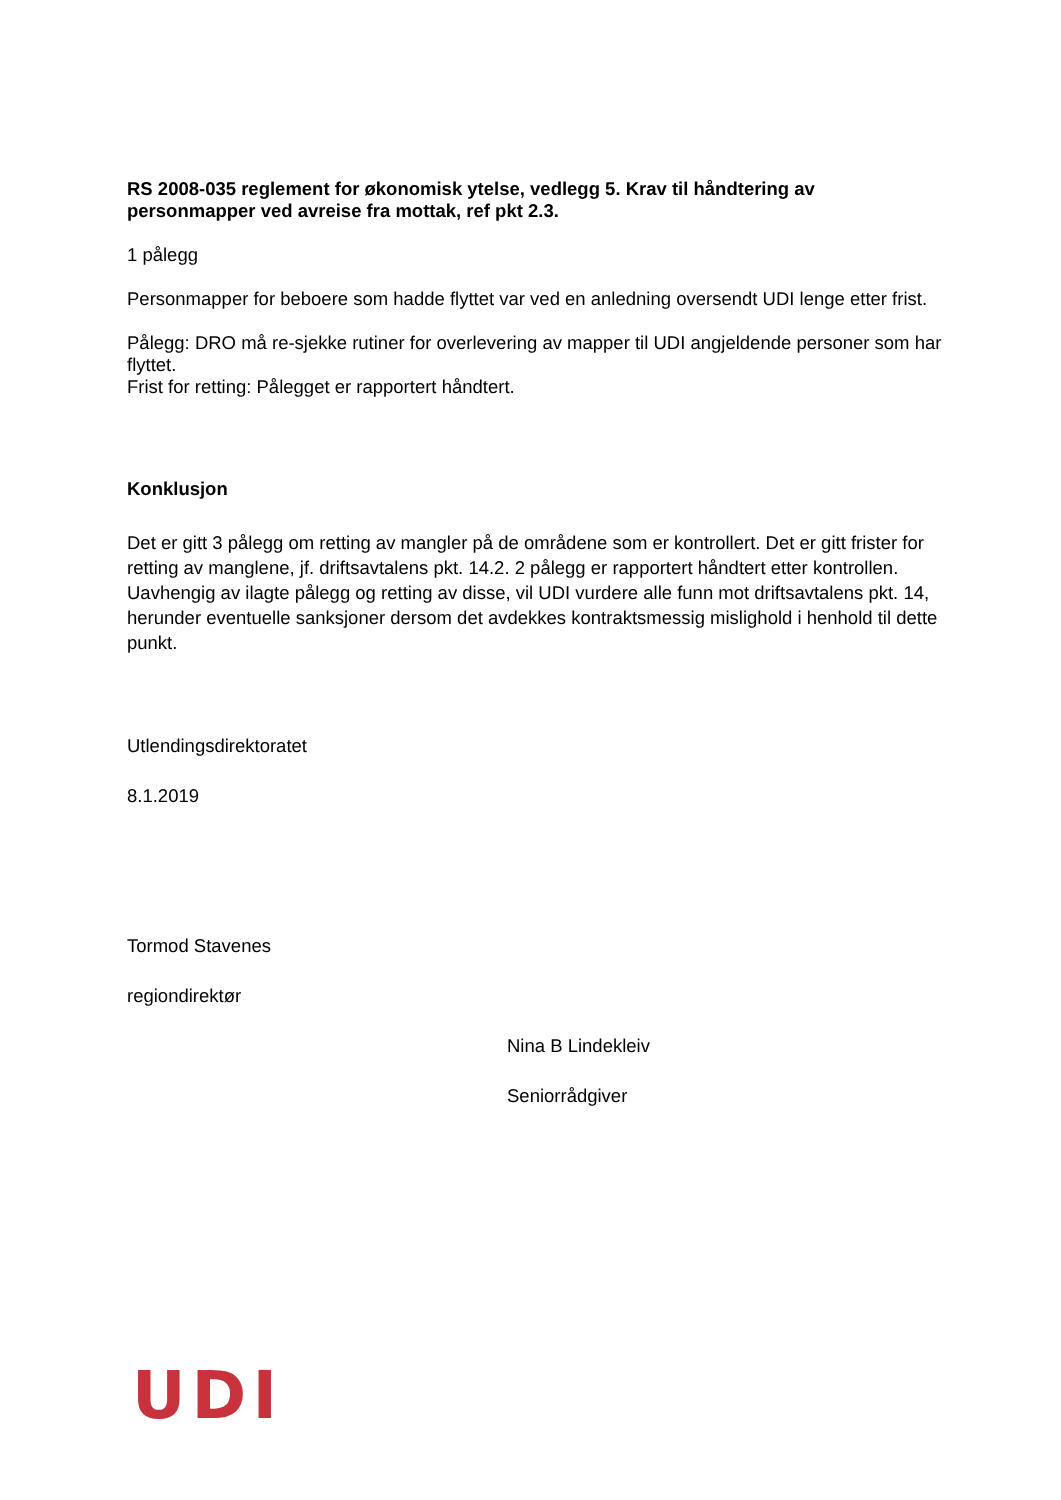RS 2008-035 reglement for økonomisk ytelse, vedlegg 5. Krav til håndtering av personmapper ved avreise fra mottak, ref pkt 2.3.
1 pålegg
Personmapper for beboere som hadde flyttet var ved en anledning oversendt UDI lenge etter frist.
Pålegg: DRO må re-sjekke rutiner for overlevering av mapper til UDI angjeldende personer som har flyttet.
Frist for retting: Pålegget er rapportert håndtert.
Konklusjon
Det er gitt 3 pålegg om retting av mangler på de områdene som er kontrollert. Det er gitt frister for retting av manglene, jf. driftsavtalens pkt. 14.2. 2 pålegg er rapportert håndtert etter kontrollen. Uavhengig av ilagte pålegg og retting av disse, vil UDI vurdere alle funn mot driftsavtalens pkt. 14, herunder eventuelle sanksjoner dersom det avdekkes kontraktsmessig mislighold i henhold til dette punkt.
Utlendingsdirektoratet
8.1.2019
Tormod Stavenes
regiondirektør
Nina B Lindekleiv
Seniorrådgiver
UDI